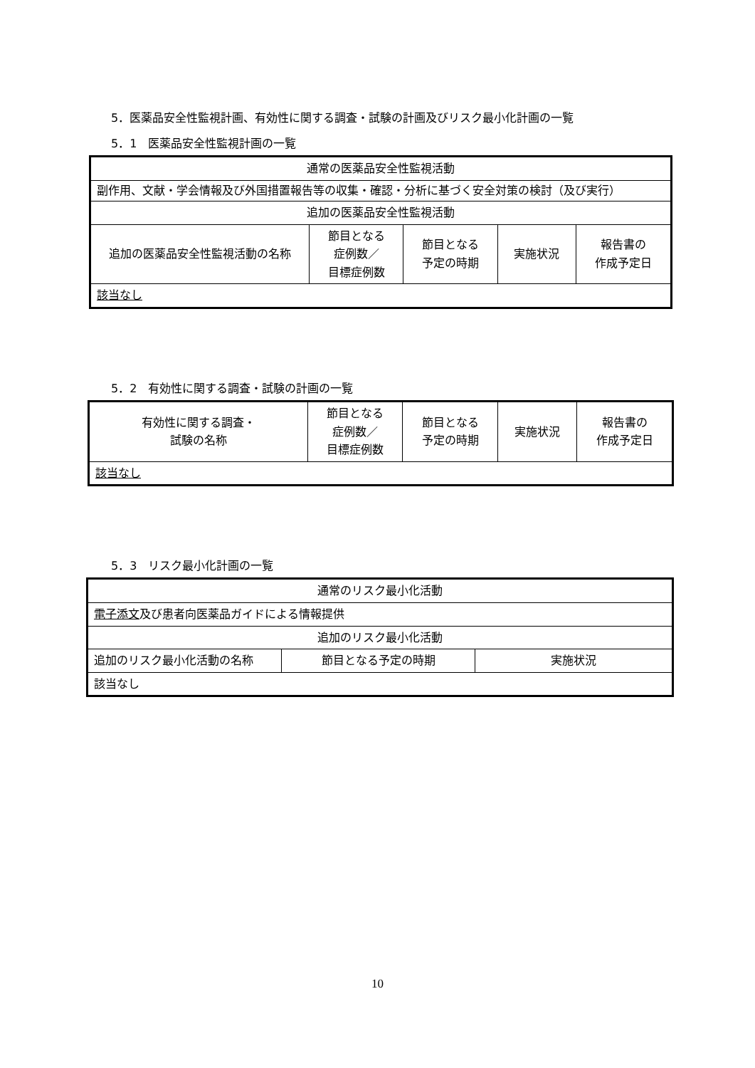5．医薬品安全性監視計画、有効性に関する調査・試験の計画及びリスク最小化計画の一覧
5．1　医薬品安全性監視計画の一覧
| 通常の医薬品安全性監視活動 | | | | |
| 副作用、文献・学会情報及び外国措置報告等の収集・確認・分析に基づく安全対策の検討（及び実行） | | | | |
| 追加の医薬品安全性監視活動 | | | | |
| 追加の医薬品安全性監視活動の名称 | 節目となる 症例数／ 目標症例数 | 節目となる 予定の時期 | 実施状況 | 報告書の 作成予定日 |
| 該当なし | | | | |
5．2　有効性に関する調査・試験の計画の一覧
| 有効性に関する調査・ 試験の名称 | 節目となる 症例数／ 目標症例数 | 節目となる 予定の時期 | 実施状況 | 報告書の 作成予定日 |
| 該当なし | | | | |
5．3　リスク最小化計画の一覧
| 通常のリスク最小化活動 | | |
| 電子添文 及び患者向医薬品ガイドによる情報提供 | | |
| 追加のリスク最小化活動 | | |
| 追加のリスク最小化活動の名称 | 節目となる予定の時期 | 実施状況 |
| 該当なし | | |
10